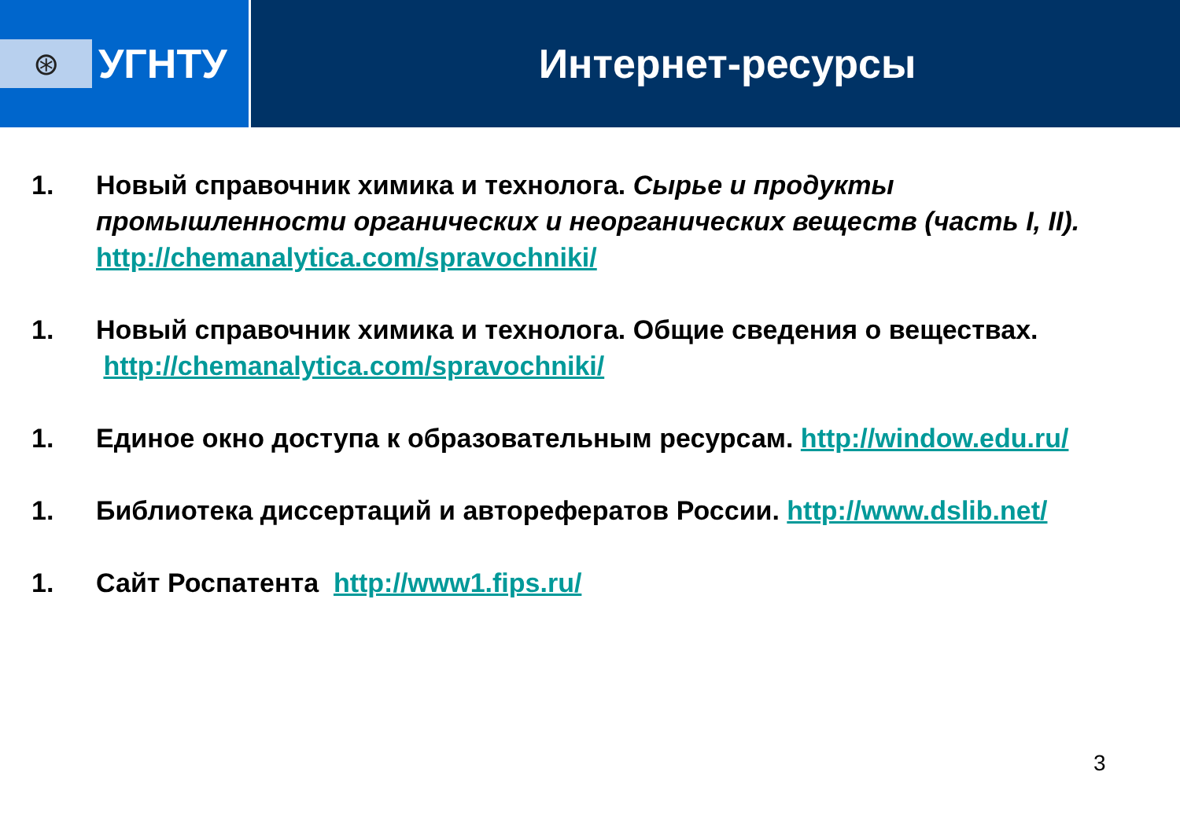⊛
УГНТУ
Интернет-ресурсы
1. Новый справочник химика и технолога. Сырье и продукты промышленности органических и неорганических веществ (часть I, II). http://chemanalytica.com/spravochniki/
1. Новый справочник химика и технолога. Общие сведения о веществах. http://chemanalytica.com/spravochniki/
1. Единое окно доступа к образовательным ресурсам. http://window.edu.ru/
1. Библиотека диссертаций и авторефератов России. http://www.dslib.net/
1. Сайт Роспатента http://www1.fips.ru/
3